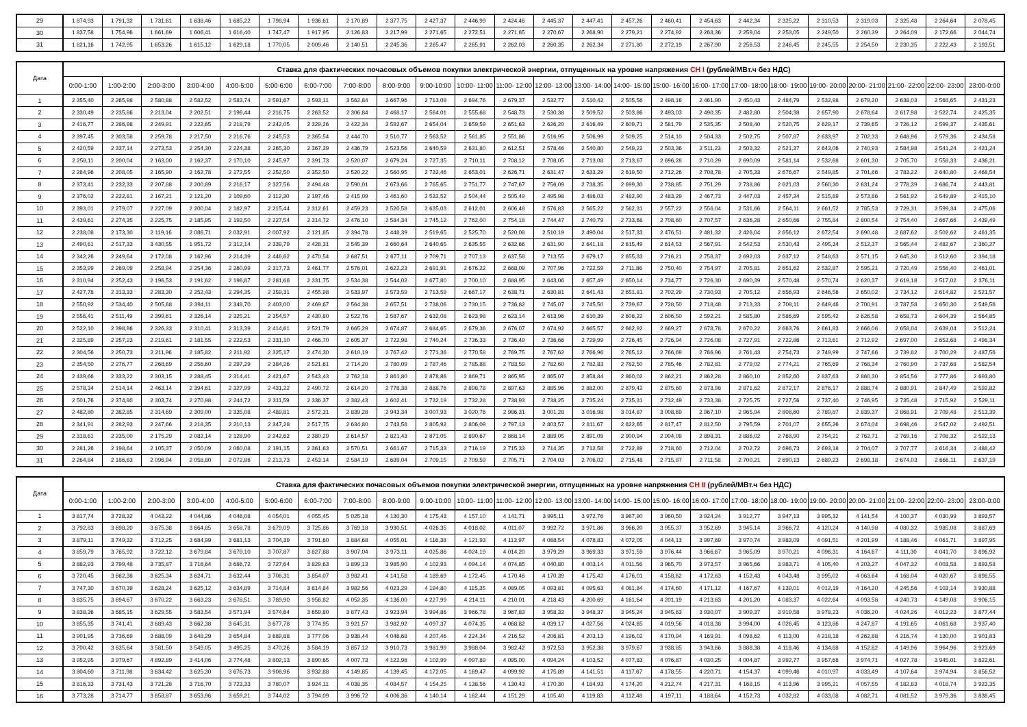| 29 | 1 874,93 | 1 791,32 | 1 731,61 | 1 638,46 | 1 685,22 | 1 798,94 | 1 936,61 | 2 170,89 | 2 377,75 | 2 427,37 | 2 446,99 | 2 424,46 | 2 445,37 | 2 447,41 | 2 457,26 | 2 460,41 | 2 454,63 | 2 442,34 | 2 325,22 | 2 310,53 | 2 319,03 | 2 325,48 | 2 264,64 | 2 078,45 |
| 30 | 1 837,58 | 1 754,96 | 1 661,69 | 1 606,41 | 1 616,40 | 1 747,47 | 1 917,95 | 2 126,83 | 2 217,99 | 2 271,65 | 2 272,51 | 2 271,65 | 2 270,67 | 2 268,90 | 2 279,21 | 2 274,92 | 2 268,36 | 2 259,04 | 2 253,05 | 2 249,50 | 2 260,39 | 2 264,09 | 2 172,66 | 2 044,74 |
| 31 | 1 821,16 | 1 742,95 | 1 653,26 | 1 615,12 | 1 629,18 | 1 770,05 | 2 009,46 | 2 140,51 | 2 245,36 | 2 265,47 | 2 265,91 | 2 262,03 | 2 260,35 | 2 262,34 | 2 271,80 | 2 272,19 | 2 267,90 | 2 256,53 | 2 246,45 | 2 245,55 | 2 254,50 | 2 230,35 | 2 222,43 | 2 193,51 |
| Дата | Ставка для фактических почасовых объемов покупки электрической энергии, отпущенных на уровне напряжения СН I (рублей/МВт.ч без НДС) | | | | | | | | | | | | | | | | | | | | | | | |
| --- | --- | --- | --- | --- | --- | --- | --- | --- | --- | --- | --- | --- | --- | --- | --- | --- | --- | --- | --- | --- | --- | --- | --- | --- |
| | 0:00-1:00 | 1:00-2:00 | 2:00-3:00 | 3:00-4:00 | 4:00-5:00 | 5:00-6:00 | 6:00-7:00 | 7:00-8:00 | 8:00-9:00 | 9:00-10:00 | 10:00- 11:00 | 11:00- 12:00 | 12:00- 13:00 | 13:00- 14:00 | 14:00- 15:00 | 15:00- 16:00 | 16:00- 17:00 | 17:00- 18:00 | 18:00- 19:00 | 19:00- 20:00 | 20:00- 21:00 | 21:00- 22:00 | 22:00- 23:00 | 23:00-0:00 |
| 1 | 2 355,40 | 2 265,98 | 2 580,88 | 2 582,52 | 2 583,74 | 2 591,67 | 2 593,11 | 3 562,84 | 2 667,96 | 2 713,09 | 2 694,76 | 2 679,37 | 2 532,77 | 2 510,42 | 2 505,56 | 2 498,16 | 2 461,90 | 2 450,43 | 2 484,79 | 2 532,98 | 2 679,20 | 2 638,03 | 2 568,65 | 2 431,23 |
| 2 | 2 330,49 | 2 235,86 | 2 213,04 | 2 202,51 | 2 196,44 | 2 216,75 | 2 263,52 | 2 306,84 | 2 468,17 | 2 564,01 | 2 555,68 | 2 548,73 | 2 530,38 | 2 509,52 | 2 503,86 | 2 493,03 | 2 490,35 | 2 482,80 | 2 504,38 | 2 657,90 | 2 678,64 | 2 617,98 | 2 522,74 | 2 425,35 |
| 3 | 2 416,77 | 2 286,98 | 2 249,91 | 2 222,65 | 2 218,79 | 2 242,05 | 2 329,26 | 2 422,34 | 2 592,67 | 2 654,04 | 2 659,59 | 2 651,63 | 2 626,20 | 2 616,49 | 2 609,71 | 2 581,79 | 2 535,35 | 2 508,40 | 2 520,75 | 2 629,17 | 2 739,65 | 2 726,12 | 2 599,37 | 2 435,61 |
| 4 | 2 397,45 | 2 303,58 | 2 259,78 | 2 217,50 | 2 216,76 | 2 245,53 | 2 365,54 | 2 444,70 | 2 510,77 | 2 563,52 | 2 561,85 | 2 551,86 | 2 516,95 | 2 506,99 | 2 509,25 | 2 514,10 | 2 504,33 | 2 502,75 | 2 507,87 | 2 633,97 | 2 702,33 | 2 648,96 | 2 579,36 | 2 434,58 |
| 5 | 2 420,59 | 2 337,14 | 2 273,53 | 2 254,30 | 2 224,38 | 2 265,30 | 2 367,29 | 2 436,79 | 2 523,56 | 2 640,59 | 2 631,80 | 2 612,51 | 2 578,46 | 2 540,80 | 2 549,22 | 2 503,36 | 2 511,23 | 2 503,32 | 2 521,37 | 2 643,06 | 2 740,93 | 2 584,98 | 2 541,24 | 2 431,24 |
| 6 | 2 258,11 | 2 200,04 | 2 163,00 | 2 162,37 | 2 170,10 | 2 245,97 | 2 391,73 | 2 520,07 | 2 679,24 | 2 727,35 | 2 710,11 | 2 708,12 | 2 708,05 | 2 713,08 | 2 713,67 | 2 696,28 | 2 710,29 | 2 690,09 | 2 581,14 | 2 532,68 | 2 601,30 | 2 705,70 | 2 558,33 | 2 436,21 |
| 7 | 2 284,96 | 2 208,05 | 2 165,90 | 2 162,78 | 2 172,55 | 2 252,50 | 2 352,50 | 2 520,22 | 2 560,95 | 2 732,46 | 2 653,01 | 2 626,71 | 2 631,47 | 2 633,29 | 2 619,50 | 2 712,26 | 2 708,78 | 2 705,33 | 2 676,67 | 2 549,85 | 2 701,86 | 2 783,22 | 2 640,80 | 2 468,54 |
| 8 | 2 373,41 | 2 232,33 | 2 207,88 | 2 200,89 | 2 216,17 | 2 327,56 | 2 494,48 | 2 590,01 | 2 673,66 | 2 765,65 | 2 751,77 | 2 747,67 | 2 756,09 | 2 738,35 | 2 699,30 | 2 738,85 | 2 751,29 | 2 738,86 | 2 621,03 | 2 560,30 | 2 631,24 | 2 778,39 | 2 686,74 | 2 443,81 |
| 9 | 2 376,02 | 2 222,81 | 2 167,21 | 2 121,20 | 2 109,60 | 2 112,30 | 2 197,46 | 2 415,09 | 2 461,60 | 2 532,52 | 2 504,44 | 2 505,49 | 2 495,98 | 2 486,03 | 2 482,90 | 2 483,29 | 2 467,73 | 2 447,03 | 2 457,24 | 2 515,89 | 2 573,86 | 2 561,92 | 2 549,89 | 2 415,10 |
| 10 | 2 393,01 | 2 279,07 | 2 227,09 | 2 200,04 | 2 182,97 | 2 215,44 | 2 312,61 | 2 459,23 | 2 520,58 | 2 635,03 | 2 612,01 | 2 606,48 | 2 576,83 | 2 565,22 | 2 562,31 | 2 557,22 | 2 556,04 | 2 531,66 | 2 564,11 | 2 661,52 | 2 785,53 | 2 729,31 | 2 599,34 | 2 475,06 |
| 11 | 2 439,61 | 2 274,35 | 2 225,75 | 2 185,95 | 2 192,50 | 2 227,54 | 2 314,72 | 2 476,10 | 2 584,34 | 2 745,12 | 2 762,00 | 2 754,18 | 2 744,47 | 2 740,79 | 2 733,68 | 2 708,60 | 2 707,57 | 2 636,28 | 2 650,66 | 2 755,84 | 2 800,54 | 2 754,40 | 2 667,66 | 2 439,49 |
| 12 | 2 238,08 | 2 173,30 | 2 119,16 | 2 086,71 | 2 032,91 | 2 007,92 | 2 121,85 | 2 394,78 | 2 448,39 | 2 519,65 | 2 525,70 | 2 520,08 | 2 510,19 | 2 490,04 | 2 517,33 | 2 476,51 | 2 481,32 | 2 426,04 | 2 656,12 | 2 672,54 | 2 690,48 | 2 687,62 | 2 502,62 | 2 461,35 |
| 13 | 2 490,61 | 2 517,33 | 3 430,55 | 1 951,72 | 2 312,14 | 2 339,79 | 2 428,31 | 2 545,39 | 2 660,64 | 2 640,65 | 2 635,55 | 2 632,66 | 2 631,90 | 2 641,18 | 2 615,49 | 2 614,53 | 2 567,91 | 2 542,53 | 2 530,43 | 2 495,34 | 2 512,37 | 2 565,44 | 2 482,67 | 2 360,27 |
| 14 | 2 342,26 | 2 249,64 | 2 172,08 | 2 162,96 | 2 214,39 | 2 446,62 | 2 470,54 | 2 687,51 | 2 677,11 | 2 709,71 | 2 707,13 | 2 637,58 | 2 713,55 | 2 679,17 | 2 655,33 | 2 716,21 | 2 758,37 | 2 692,03 | 2 637,12 | 2 548,63 | 2 571,15 | 2 645,30 | 2 512,60 | 2 394,18 |
| 15 | 2 353,99 | 2 269,09 | 2 258,94 | 2 254,36 | 2 260,99 | 2 317,73 | 2 461,77 | 2 576,01 | 2 622,23 | 2 691,91 | 2 676,22 | 2 668,09 | 2 707,96 | 2 722,59 | 2 711,86 | 2 750,40 | 2 754,97 | 2 705,81 | 2 651,62 | 2 532,87 | 2 595,21 | 2 720,49 | 2 556,40 | 2 461,01 |
| 16 | 2 310,94 | 2 252,43 | 2 196,53 | 2 191,62 | 2 196,87 | 2 281,68 | 2 331,75 | 2 534,38 | 2 544,02 | 2 677,80 | 2 700,10 | 2 688,95 | 2 643,06 | 2 657,49 | 2 650,14 | 2 734,77 | 2 726,30 | 2 690,39 | 2 570,48 | 2 570,74 | 2 620,37 | 2 619,18 | 2 517,02 | 2 376,11 |
| 17 | 2 427,78 | 2 313,33 | 2 283,30 | 2 252,43 | 2 294,35 | 2 359,31 | 2 455,98 | 2 533,97 | 2 573,59 | 2 713,59 | 2 667,17 | 2 638,71 | 2 630,81 | 2 641,43 | 2 651,81 | 2 702,29 | 2 730,93 | 2 705,12 | 2 656,93 | 2 646,56 | 2 650,02 | 2 734,12 | 2 614,82 | 2 521,57 |
| 18 | 2 550,92 | 2 534,40 | 2 505,68 | 2 394,11 | 2 348,70 | 2 403,00 | 2 469,67 | 2 564,38 | 2 657,51 | 2 738,06 | 2 730,15 | 2 736,82 | 2 745,07 | 2 745,50 | 2 739,67 | 2 728,50 | 2 718,48 | 2 713,33 | 2 708,11 | 2 649,46 | 2 700,91 | 2 787,58 | 2 650,30 | 2 549,56 |
| 19 | 2 556,41 | 2 511,49 | 2 399,61 | 2 326,14 | 2 325,21 | 2 354,57 | 2 430,80 | 2 522,76 | 2 587,67 | 2 632,08 | 2 623,98 | 2 623,14 | 2 613,96 | 2 610,39 | 2 608,22 | 2 606,50 | 2 592,21 | 2 585,80 | 2 586,69 | 2 595,42 | 2 626,58 | 2 658,73 | 2 604,39 | 2 564,85 |
| 20 | 2 522,10 | 2 398,86 | 2 326,33 | 2 310,41 | 2 313,39 | 2 414,61 | 2 521,79 | 2 665,29 | 2 674,87 | 2 684,65 | 2 679,36 | 2 676,07 | 2 674,92 | 2 665,57 | 2 662,92 | 2 669,27 | 2 678,78 | 2 670,22 | 2 663,76 | 2 661,83 | 2 666,06 | 2 658,04 | 2 639,04 | 2 512,24 |
| 21 | 2 325,89 | 2 257,23 | 2 219,61 | 2 181,55 | 2 222,53 | 2 331,10 | 2 466,70 | 2 605,37 | 2 722,98 | 2 740,24 | 2 736,33 | 2 736,49 | 2 736,66 | 2 729,99 | 2 726,45 | 2 726,94 | 2 726,08 | 2 727,91 | 2 722,86 | 2 713,61 | 2 712,92 | 2 697,00 | 2 653,68 | 2 498,34 |
| 22 | 2 304,56 | 2 250,73 | 2 211,96 | 2 185,82 | 2 211,92 | 2 325,17 | 2 474,30 | 2 610,19 | 2 767,42 | 2 771,36 | 2 770,58 | 2 769,75 | 2 767,62 | 2 766,96 | 2 765,12 | 2 766,69 | 2 766,96 | 2 761,43 | 2 754,73 | 2 749,99 | 2 747,66 | 2 739,82 | 2 700,29 | 2 487,56 |
| 23 | 2 354,50 | 2 276,77 | 2 268,69 | 2 256,60 | 2 297,29 | 2 384,26 | 2 521,61 | 2 714,20 | 2 780,09 | 2 787,46 | 2 785,88 | 2 783,59 | 2 782,60 | 2 782,83 | 2 782,50 | 2 785,46 | 2 782,81 | 2 779,02 | 2 774,21 | 2 765,69 | 2 768,34 | 2 760,90 | 2 737,68 | 2 582,54 |
| 24 | 2 439,66 | 2 333,22 | 2 303,15 | 2 288,45 | 2 314,41 | 2 421,67 | 2 543,43 | 2 762,18 | 2 861,80 | 2 878,86 | 2 869,71 | 2 865,95 | 2 865,07 | 2 858,84 | 2 860,02 | 2 862,21 | 2 862,28 | 2 860,10 | 2 852,60 | 2 837,63 | 2 860,30 | 2 854,56 | 2 777,86 | 2 693,80 |
| 25 | 2 578,34 | 2 514,14 | 2 463,14 | 2 394,61 | 2 327,99 | 2 431,22 | 2 490,72 | 2 614,20 | 2 778,38 | 2 888,76 | 2 898,78 | 2 897,63 | 2 885,96 | 2 882,00 | 2 879,42 | 2 875,60 | 2 873,98 | 2 871,62 | 2 872,17 | 2 876,17 | 2 888,74 | 2 880,91 | 2 847,49 | 2 592,82 |
| 26 | 2 501,76 | 2 374,80 | 2 303,74 | 2 270,98 | 2 244,72 | 2 311,59 | 2 336,37 | 2 382,43 | 2 602,41 | 2 732,19 | 2 732,28 | 2 738,93 | 2 738,25 | 2 735,24 | 2 735,31 | 2 732,49 | 2 733,38 | 2 725,75 | 2 727,56 | 2 737,40 | 2 746,95 | 2 735,48 | 2 715,92 | 2 529,11 |
| 27 | 2 482,80 | 2 382,85 | 2 314,69 | 2 309,00 | 2 335,08 | 2 489,81 | 2 572,31 | 2 839,28 | 2 943,34 | 3 007,93 | 3 020,76 | 2 986,31 | 3 001,28 | 3 016,98 | 3 014,87 | 3 008,69 | 2 967,10 | 2 965,94 | 2 808,60 | 2 789,87 | 2 839,37 | 2 868,91 | 2 709,48 | 2 513,39 |
| 28 | 2 341,91 | 2 282,93 | 2 247,66 | 2 218,35 | 2 210,13 | 2 347,28 | 2 517,75 | 2 634,80 | 2 743,58 | 2 805,92 | 2 806,09 | 2 797,13 | 2 803,57 | 2 811,67 | 2 822,65 | 2 817,47 | 2 812,50 | 2 795,59 | 2 701,07 | 2 655,26 | 2 674,04 | 2 698,46 | 2 547,02 | 2 492,51 |
| 29 | 2 318,61 | 2 235,00 | 2 175,29 | 2 082,14 | 2 128,90 | 2 242,62 | 2 380,29 | 2 614,57 | 2 821,43 | 2 871,05 | 2 890,67 | 2 868,14 | 2 889,05 | 2 891,09 | 2 900,94 | 2 904,09 | 2 898,31 | 2 886,02 | 2 768,90 | 2 754,21 | 2 762,71 | 2 769,16 | 2 708,32 | 2 522,13 |
| 30 | 2 281,26 | 2 198,64 | 2 105,37 | 2 050,09 | 2 060,08 | 2 191,15 | 2 361,63 | 2 570,51 | 2 661,67 | 2 715,33 | 2 716,19 | 2 715,33 | 2 714,35 | 2 712,58 | 2 722,89 | 2 718,60 | 2 712,04 | 2 702,72 | 2 696,73 | 2 693,18 | 2 704,07 | 2 707,77 | 2 616,34 | 2 488,42 |
| 31 | 2 264,84 | 2 186,63 | 2 096,94 | 2 058,80 | 2 072,86 | 2 213,73 | 2 453,14 | 2 584,19 | 2 689,04 | 2 709,15 | 2 709,59 | 2 705,71 | 2 704,03 | 2 706,02 | 2 715,48 | 2 715,87 | 2 711,58 | 2 700,21 | 2 690,13 | 2 689,23 | 2 698,18 | 2 674,03 | 2 666,11 | 2 637,19 |
| Дата | Ставка для фактических почасовых объемов покупки электрической энергии, отпущенных на уровне напряжения СН II (рублей/МВт.ч без НДС) | | | | | | | | | | | | | | | | | | | | | | | |
| --- | --- | --- | --- | --- | --- | --- | --- | --- | --- | --- | --- | --- | --- | --- | --- | --- | --- | --- | --- | --- | --- | --- | --- | --- |
| | 0:00-1:00 | 1:00-2:00 | 2:00-3:00 | 3:00-4:00 | 4:00-5:00 | 5:00-6:00 | 6:00-7:00 | 7:00-8:00 | 8:00-9:00 | 9:00-10:00 | 10:00- 11:00 | 11:00- 12:00 | 12:00- 13:00 | 13:00- 14:00 | 14:00- 15:00 | 15:00- 16:00 | 16:00- 17:00 | 17:00- 18:00 | 18:00- 19:00 | 19:00- 20:00 | 20:00- 21:00 | 21:00- 22:00 | 22:00- 23:00 | 23:00-0:00 |
| 1 | 3 817,74 | 3 728,32 | 4 043,22 | 4 044,86 | 4 046,08 | 4 054,01 | 4 055,45 | 5 025,18 | 4 130,30 | 4 175,43 | 4 157,10 | 4 141,71 | 3 995,11 | 3 972,76 | 3 967,90 | 3 960,50 | 3 924,24 | 3 912,77 | 3 947,13 | 3 995,32 | 4 141,54 | 4 100,37 | 4 030,99 | 3 893,57 |
| 2 | 3 792,83 | 3 698,20 | 3 675,38 | 3 664,85 | 3 658,78 | 3 679,09 | 3 725,86 | 3 769,18 | 3 930,51 | 4 026,35 | 4 018,02 | 4 011,07 | 3 992,72 | 3 971,86 | 3 966,20 | 3 955,37 | 3 952,69 | 3 945,14 | 3 966,72 | 4 120,24 | 4 140,98 | 4 080,32 | 3 985,08 | 3 887,69 |
| 3 | 3 879,11 | 3 749,32 | 3 712,25 | 3 684,99 | 3 681,13 | 3 704,39 | 3 791,60 | 3 884,68 | 4 055,01 | 4 116,38 | 4 121,93 | 4 113,97 | 4 088,54 | 4 078,83 | 4 072,05 | 4 044,13 | 3 997,69 | 3 970,74 | 3 983,09 | 4 091,51 | 4 201,99 | 4 188,46 | 4 061,71 | 3 897,95 |
| 4 | 3 859,79 | 3 765,92 | 3 722,12 | 3 679,84 | 3 679,10 | 3 707,87 | 3 827,88 | 3 907,04 | 3 973,11 | 4 025,86 | 4 024,19 | 4 014,20 | 3 979,29 | 3 969,33 | 3 971,59 | 3 976,44 | 3 966,67 | 3 965,09 | 3 970,21 | 4 096,31 | 4 164,67 | 4 111,30 | 4 041,70 | 3 896,92 |
| 5 | 3 882,93 | 3 799,48 | 3 735,87 | 3 716,64 | 3 686,72 | 3 727,64 | 3 829,63 | 3 899,13 | 3 985,90 | 4 102,93 | 4 094,14 | 4 074,85 | 4 040,80 | 4 003,14 | 4 011,56 | 3 965,70 | 3 973,57 | 3 965,66 | 3 983,71 | 4 105,40 | 4 203,27 | 4 047,32 | 4 003,58 | 3 893,58 |
| 6 | 3 720,45 | 3 662,38 | 3 625,34 | 3 624,71 | 3 632,44 | 3 708,31 | 3 854,07 | 3 982,41 | 4 141,58 | 4 189,69 | 4 172,45 | 4 170,46 | 4 170,39 | 4 175,42 | 4 176,01 | 4 158,62 | 4 172,63 | 4 152,43 | 4 043,48 | 3 995,02 | 4 063,64 | 4 168,04 | 4 020,67 | 3 898,55 |
| 7 | 3 747,30 | 3 670,39 | 3 628,24 | 3 625,12 | 3 634,89 | 3 714,84 | 3 814,84 | 3 982,56 | 4 023,29 | 4 194,80 | 4 115,35 | 4 089,05 | 4 093,81 | 4 095,63 | 4 081,84 | 4 174,60 | 4 171,12 | 4 167,67 | 4 139,01 | 4 012,19 | 4 164,20 | 4 245,56 | 4 103,14 | 3 930,88 |
| 8 | 3 835,75 | 3 694,67 | 3 670,22 | 3 663,23 | 3 678,51 | 3 789,90 | 3 956,82 | 4 052,35 | 4 136,00 | 4 227,99 | 4 214,11 | 4 210,01 | 4 218,43 | 4 200,69 | 4 161,64 | 4 201,19 | 4 213,63 | 4 201,20 | 4 083,37 | 4 022,64 | 4 093,58 | 4 240,73 | 4 149,08 | 3 906,15 |
| 9 | 3 838,36 | 3 685,15 | 3 629,55 | 3 583,54 | 3 571,94 | 3 574,64 | 3 659,80 | 3 877,43 | 3 923,94 | 3 994,86 | 3 966,78 | 3 967,83 | 3 958,32 | 3 948,37 | 3 945,24 | 3 945,63 | 3 930,07 | 3 909,37 | 3 919,58 | 3 978,23 | 4 036,20 | 4 024,26 | 4 012,23 | 3 877,44 |
| 10 | 3 855,35 | 3 741,41 | 3 689,43 | 3 662,38 | 3 645,31 | 3 677,78 | 3 774,95 | 3 921,57 | 3 982,92 | 4 097,37 | 4 074,35 | 4 068,82 | 4 039,17 | 4 027,56 | 4 024,65 | 4 019,56 | 4 018,38 | 3 994,00 | 4 026,45 | 4 123,86 | 4 247,87 | 4 191,65 | 4 061,68 | 3 937,40 |
| 11 | 3 901,95 | 3 736,69 | 3 688,09 | 3 648,29 | 3 654,84 | 3 689,88 | 3 777,06 | 3 938,44 | 4 046,68 | 4 207,46 | 4 224,34 | 4 216,52 | 4 206,81 | 4 203,13 | 4 196,02 | 4 170,94 | 4 169,91 | 4 098,62 | 4 113,00 | 4 218,18 | 4 262,88 | 4 216,74 | 4 130,00 | 3 901,83 |
| 12 | 3 700,42 | 3 635,64 | 3 581,50 | 3 549,05 | 3 495,25 | 3 470,26 | 3 584,19 | 3 857,12 | 3 910,73 | 3 981,99 | 3 988,04 | 3 982,42 | 3 972,53 | 3 952,38 | 3 979,67 | 3 938,85 | 3 943,66 | 3 888,38 | 4 118,46 | 4 134,88 | 4 152,82 | 4 149,96 | 3 964,96 | 3 923,69 |
| 13 | 3 952,95 | 3 979,67 | 4 892,89 | 3 414,06 | 3 774,48 | 3 802,13 | 3 890,65 | 4 007,73 | 4 122,98 | 4 102,99 | 4 097,89 | 4 095,00 | 4 094,24 | 4 103,52 | 4 077,83 | 4 076,87 | 4 030,25 | 4 004,87 | 3 992,77 | 3 957,68 | 3 974,71 | 4 027,78 | 3 945,01 | 3 822,61 |
| 14 | 3 804,60 | 3 711,98 | 3 634,42 | 3 625,30 | 3 676,73 | 3 908,96 | 3 932,88 | 4 149,85 | 4 139,45 | 4 172,05 | 4 169,47 | 4 099,92 | 4 175,89 | 4 141,51 | 4 117,67 | 4 178,55 | 4 220,71 | 4 154,37 | 4 099,46 | 4 010,97 | 4 033,49 | 4 107,64 | 3 974,94 | 3 856,52 |
| 15 | 3 816,33 | 3 731,43 | 3 721,28 | 3 716,70 | 3 723,33 | 3 780,07 | 3 924,11 | 4 038,35 | 4 084,57 | 4 154,25 | 4 138,56 | 4 130,43 | 4 170,30 | 4 184,93 | 4 174,20 | 4 212,74 | 4 217,31 | 4 168,15 | 4 113,96 | 3 995,21 | 4 057,55 | 4 182,83 | 4 018,74 | 3 923,35 |
| 16 | 3 773,28 | 3 714,77 | 3 658,87 | 3 653,96 | 3 659,21 | 3 744,02 | 3 794,09 | 3 996,72 | 4 006,36 | 4 140,14 | 4 162,44 | 4 151,29 | 4 105,40 | 4 119,83 | 4 112,48 | 4 197,11 | 4 188,64 | 4 152,73 | 4 032,82 | 4 033,08 | 4 082,71 | 4 081,52 | 3 979,36 | 3 838,45 |